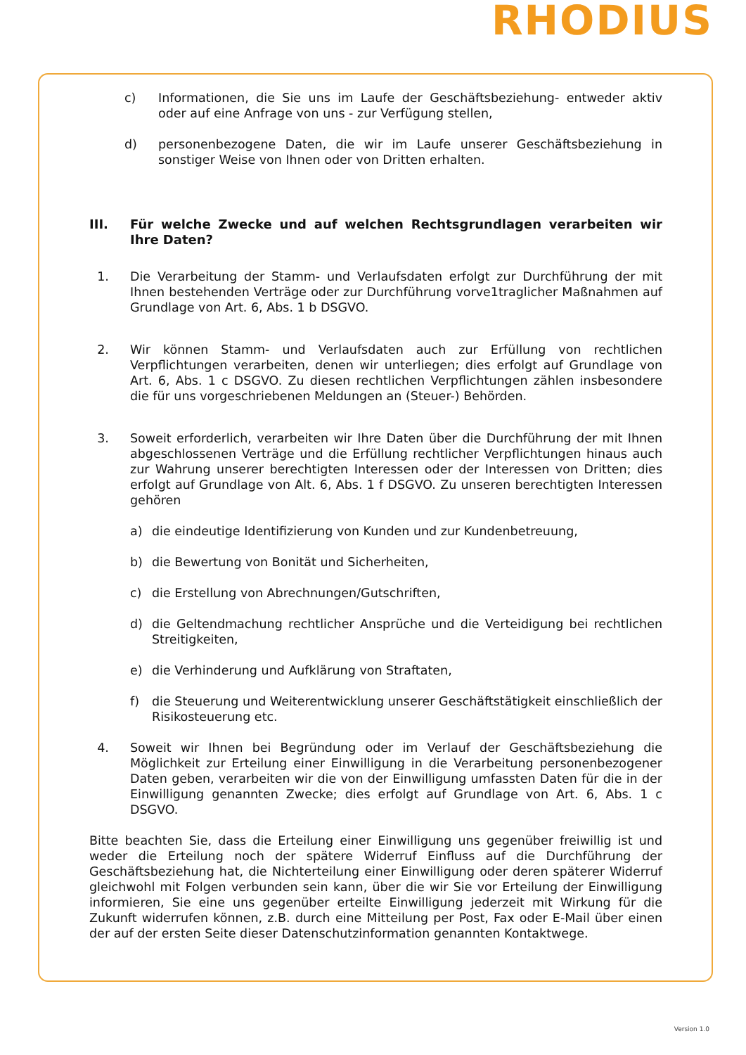RHODIUS
c) Informationen, die Sie uns im Laufe der Geschäftsbeziehung- entweder aktiv oder auf eine Anfrage von uns - zur Verfügung stellen,
d) personenbezogene Daten, die wir im Laufe unserer Geschäftsbeziehung in sonstiger Weise von Ihnen oder von Dritten erhalten.
III. Für welche Zwecke und auf welchen Rechtsgrundlagen verarbeiten wir Ihre Daten?
1. Die Verarbeitung der Stamm- und Verlaufsdaten erfolgt zur Durchführung der mit Ihnen bestehenden Verträge oder zur Durchführung vorve1traglicher Maßnahmen auf Grundlage von Art. 6, Abs. 1 b DSGVO.
2. Wir können Stamm- und Verlaufsdaten auch zur Erfüllung von rechtlichen Verpflichtungen verarbeiten, denen wir unterliegen; dies erfolgt auf Grundlage von Art. 6, Abs. 1 c DSGVO. Zu diesen rechtlichen Verpflichtungen zählen insbesondere die für uns vorgeschriebenen Meldungen an (Steuer-) Behörden.
3. Soweit erforderlich, verarbeiten wir Ihre Daten über die Durchführung der mit Ihnen abgeschlossenen Verträge und die Erfüllung rechtlicher Verpflichtungen hinaus auch zur Wahrung unserer berechtigten Interessen oder der Interessen von Dritten; dies erfolgt auf Grundlage von Alt. 6, Abs. 1 f DSGVO. Zu unseren berechtigten Interessen gehören
a) die eindeutige Identifizierung von Kunden und zur Kundenbetreuung,
b) die Bewertung von Bonität und Sicherheiten,
c) die Erstellung von Abrechnungen/Gutschriften,
d) die Geltendmachung rechtlicher Ansprüche und die Verteidigung bei rechtlichen Streitigkeiten,
e) die Verhinderung und Aufklärung von Straftaten,
f) die Steuerung und Weiterentwicklung unserer Geschäftstätigkeit einschließlich der Risikosteuerung etc.
4. Soweit wir Ihnen bei Begründung oder im Verlauf der Geschäftsbeziehung die Möglichkeit zur Erteilung einer Einwilligung in die Verarbeitung personenbezogener Daten geben, verarbeiten wir die von der Einwilligung umfassten Daten für die in der Einwilligung genannten Zwecke; dies erfolgt auf Grundlage von Art. 6, Abs. 1 c DSGVO.
Bitte beachten Sie, dass die Erteilung einer Einwilligung uns gegenüber freiwillig ist und weder die Erteilung noch der spätere Widerruf Einfluss auf die Durchführung der Geschäftsbeziehung hat, die Nichterteilung einer Einwilligung oder deren späterer Widerruf gleichwohl mit Folgen verbunden sein kann, über die wir Sie vor Erteilung der Einwilligung informieren, Sie eine uns gegenüber erteilte Einwilligung jederzeit mit Wirkung für die Zukunft widerrufen können, z.B. durch eine Mitteilung per Post, Fax oder E-Mail über einen der auf der ersten Seite dieser Datenschutzinformation genannten Kontaktwege.
Version 1.0